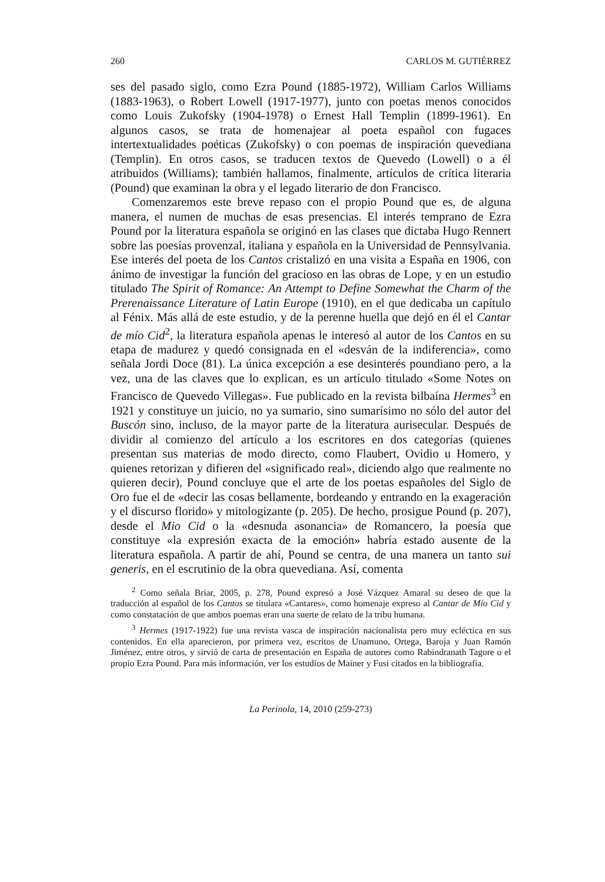260 CARLOS M. GUTIÉRREZ
ses del pasado siglo, como Ezra Pound (1885-1972), William Carlos Williams (1883-1963), o Robert Lowell (1917-1977), junto con poetas menos conocidos como Louis Zukofsky (1904-1978) o Ernest Hall Templin (1899-1961). En algunos casos, se trata de homenajear al poeta español con fugaces intertextualidades poéticas (Zukofsky) o con poemas de inspiración quevediana (Templin). En otros casos, se traducen textos de Quevedo (Lowell) o a él atribuidos (Williams); también hallamos, finalmente, artículos de crítica literaria (Pound) que examinan la obra y el legado literario de don Francisco.
Comenzaremos este breve repaso con el propio Pound que es, de alguna manera, el numen de muchas de esas presencias. El interés temprano de Ezra Pound por la literatura española se originó en las clases que dictaba Hugo Rennert sobre las poesías provenzal, italiana y española en la Universidad de Pennsylvania. Ese interés del poeta de los Cantos cristalizó en una visita a España en 1906, con ánimo de investigar la función del gracioso en las obras de Lope, y en un estudio titulado The Spirit of Romance: An Attempt to Define Somewhat the Charm of the Prerenaissance Literature of Latin Europe (1910), en el que dedicaba un capítulo al Fénix. Más allá de este estudio, y de la perenne huella que dejó en él el Cantar de mío Cid<sup>2</sup>, la literatura española apenas le interesó al autor de los Cantos en su etapa de madurez y quedó consignada en el «desván de la indiferencia», como señala Jordi Doce (81). La única excepción a ese desinterés poundiano pero, a la vez, una de las claves que lo explican, es un artículo titulado «Some Notes on Francisco de Quevedo Villegas». Fue publicado en la revista bilbaína Hermes<sup>3</sup> en 1921 y constituye un juicio, no ya sumario, sino sumarísimo no sólo del autor del Buscón sino, incluso, de la mayor parte de la literatura aurisecular. Después de dividir al comienzo del artículo a los escritores en dos categorías (quienes presentan sus materias de modo directo, como Flaubert, Ovidio u Homero, y quienes retorizan y difieren del «significado real», diciendo algo que realmente no quieren decir), Pound concluye que el arte de los poetas españoles del Siglo de Oro fue el de «decir las cosas bellamente, bordeando y entrando en la exageración y el discurso florido» y mitologizante (p. 205). De hecho, prosigue Pound (p. 207), desde el Mio Cid o la «desnuda asonancia» de Romancero, la poesía que constituye «la expresión exacta de la emoción» habría estado ausente de la literatura española. A partir de ahí, Pound se centra, de una manera un tanto sui generis, en el escrutinio de la obra quevediana. Así, comenta
<sup>2</sup> Como señala Briar, 2005, p. 278, Pound expresó a José Vázquez Amaral su deseo de que la traducción al español de los Cantos se titulara «Cantares», como homenaje expreso al Cantar de Mío Cid y como constatación de que ambos poemas eran una suerte de relato de la tribu humana.
<sup>3</sup> Hermes (1917-1922) fue una revista vasca de inspiración nacionalista pero muy ecléctica en sus contenidos. En ella aparecieron, por primera vez, escritos de Unamuno, Ortega, Baroja y Juan Ramón Jiménez, entre otros, y sirvió de carta de presentación en España de autores como Rabindranath Tagore o el propio Ezra Pound. Para más información, ver los estudios de Mainer y Fusi citados en la bibliografía.
La Perinola, 14, 2010 (259-273)